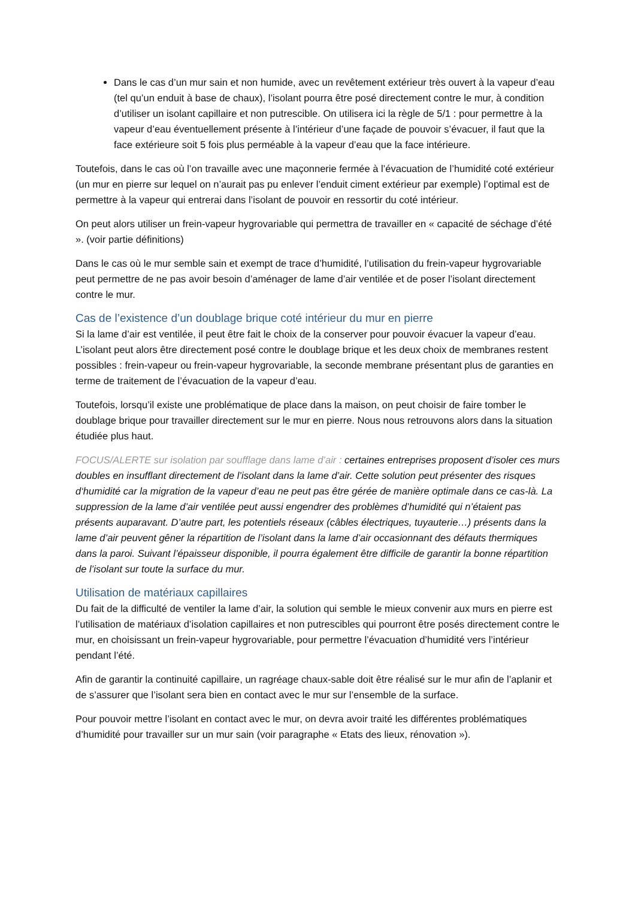Dans le cas d’un mur sain et non humide, avec un revêtement extérieur très ouvert à la vapeur d’eau (tel qu’un enduit à base de chaux), l’isolant pourra être posé directement contre le mur, à condition d’utiliser un isolant capillaire et non putrescible. On utilisera ici la règle de 5/1 : pour permettre à la vapeur d’eau éventuellement présente à l’intérieur d’une façade de pouvoir s’évacuer, il faut que la face extérieure soit 5 fois plus perméable à la vapeur d’eau que la face intérieure.
Toutefois, dans le cas où l’on travaille avec une maçonnerie fermée à l’évacuation de l’humidité coté extérieur (un mur en pierre sur lequel on n’aurait pas pu enlever l’enduit ciment extérieur par exemple) l’optimal est de permettre à la vapeur qui entrerai dans l’isolant de pouvoir en ressortir du coté intérieur.
On peut alors utiliser un frein-vapeur hygrovariable qui permettra de travailler en « capacité de séchage d’été ». (voir partie définitions)
Dans le cas où le mur semble sain et exempt de trace d’humidité, l’utilisation du frein-vapeur hygrovariable peut permettre de ne pas avoir besoin d’aménager de lame d’air ventilée et de poser l’isolant directement contre le mur.
Cas de l’existence d’un doublage brique coté intérieur du mur en pierre
Si la lame d’air est ventilée, il peut être fait le choix de la conserver pour pouvoir évacuer la vapeur d’eau. L’isolant peut alors être directement posé contre le doublage brique et les deux choix de membranes restent possibles : frein-vapeur ou frein-vapeur hygrovariable, la seconde membrane présentant plus de garanties en terme de traitement de l’évacuation de la vapeur d’eau.
Toutefois, lorsqu’il existe une problématique de place dans la maison, on peut choisir de faire tomber le doublage brique pour travailler directement sur le mur en pierre. Nous nous retrouvons alors dans la situation étudiée plus haut.
FOCUS/ALERTE sur isolation par soufflage dans lame d’air : certaines entreprises proposent d’isoler ces murs doubles en insufflant directement de l’isolant dans la lame d’air. Cette solution peut présenter des risques d‘humidité car la migration de la vapeur d’eau ne peut pas être gérée de manière optimale dans ce cas-là. La suppression de la lame d’air ventilée peut aussi engendrer des problèmes d’humidité qui n’étaient pas présents auparavant. D’autre part, les potentiels réseaux (câbles électriques, tuyauterie…) présents dans la lame d’air peuvent gêner la répartition de l’isolant dans la lame d’air occasionnant des défauts thermiques dans la paroi. Suivant l’épaisseur disponible, il pourra également être difficile de garantir la bonne répartition de l’isolant sur toute la surface du mur.
Utilisation de matériaux capillaires
Du fait de la difficulté de ventiler la lame d’air, la solution qui semble le mieux convenir aux murs en pierre est l’utilisation de matériaux d’isolation capillaires et non putrescibles qui pourront être posés directement contre le mur, en choisissant un frein-vapeur hygrovariable, pour permettre l’évacuation d’humidité vers l’intérieur pendant l’été.
Afin de garantir la continuité capillaire, un ragréage chaux-sable doit être réalisé sur le mur afin de l’aplanir et de s’assurer que l’isolant sera bien en contact avec le mur sur l’ensemble de la surface.
Pour pouvoir mettre l’isolant en contact avec le mur, on devra avoir traité les différentes problématiques d’humidité pour travailler sur un mur sain (voir paragraphe « Etats des lieux, rénovation »).